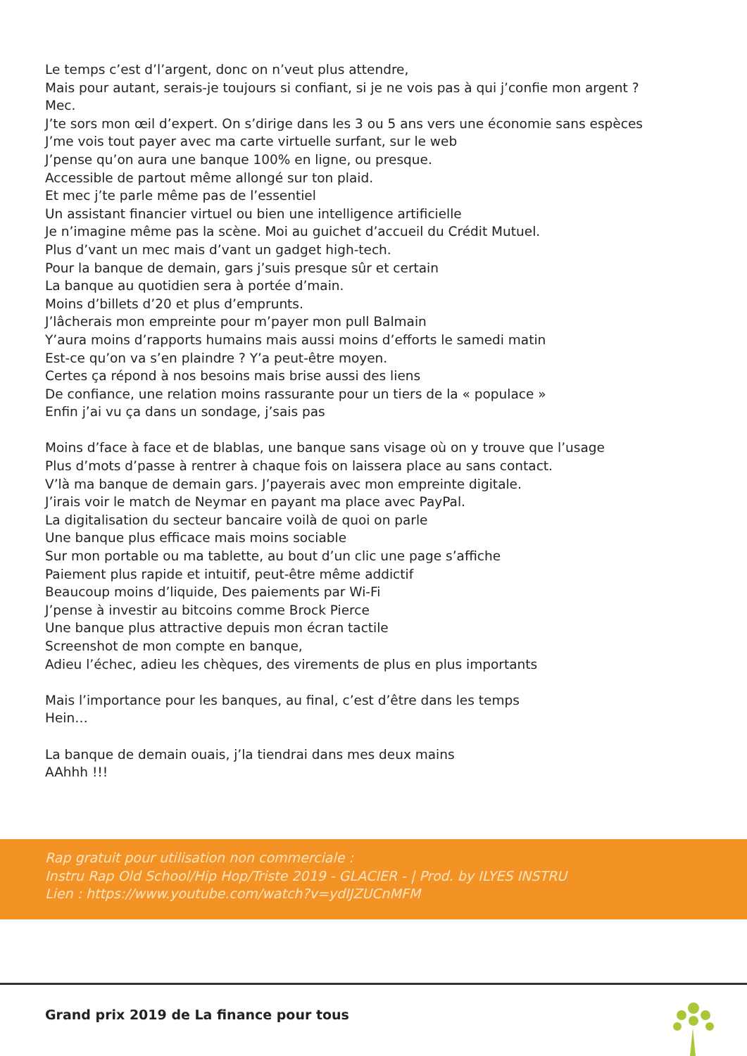Le temps c’est d’l’argent, donc on n’veut plus attendre,
Mais pour autant, serais-je toujours si confiant, si je ne vois pas à qui j’confie mon argent ?
Mec.
J’te sors mon œil d’expert. On s’dirige dans les 3 ou 5 ans vers une économie sans espèces
J’me vois tout payer avec ma carte virtuelle surfant, sur le web
J’pense qu’on aura une banque 100% en ligne, ou presque.
Accessible de partout même allongé sur ton plaid.
Et mec j’te parle même pas de l’essentiel
Un assistant financier virtuel ou bien une intelligence artificielle
Je n’imagine même pas la scène. Moi au guichet d’accueil du Crédit Mutuel.
Plus d’vant un mec mais d’vant un gadget high-tech.
Pour la banque de demain, gars j’suis presque sûr et certain
La banque au quotidien sera à portée d’main.
Moins d’billets d’20 et plus d’emprunts.
J’lâcherais mon empreinte pour m’payer mon pull Balmain
Y’aura moins d’rapports humains mais aussi moins d’efforts le samedi matin
Est-ce qu’on va s’en plaindre ? Y’a peut-être moyen.
Certes ça répond à nos besoins mais brise aussi des liens
De confiance, une relation moins rassurante pour un tiers de la « populace »
Enfin j’ai vu ça dans un sondage, j’sais pas
Moins d’face à face et de blablas, une banque sans visage où on y trouve que l’usage
Plus d’mots d’passe à rentrer à chaque fois on laissera place au sans contact.
V’là ma banque de demain gars. J’payerais avec mon empreinte digitale.
J’irais voir le match de Neymar en payant ma place avec PayPal.
La digitalisation du secteur bancaire voilà de quoi on parle
Une banque plus efficace mais moins sociable
Sur mon portable ou ma tablette, au bout d’un clic une page s’affiche
Paiement plus rapide et intuitif, peut-être même addictif
Beaucoup moins d’liquide, Des paiements par Wi-Fi
J’pense à investir au bitcoins comme Brock Pierce
Une banque plus attractive depuis mon écran tactile
Screenshot de mon compte en banque,
Adieu l’échec, adieu les chèques, des virements de plus en plus importants
Mais l’importance pour les banques, au final, c’est d’être dans les temps
Hein…
La banque de demain ouais, j’la tiendrai dans mes deux mains
AAhhh !!!
Rap gratuit pour utilisation non commerciale :
Instru Rap Old School/Hip Hop/Triste 2019 - GLACIER - | Prod. by ILYES INSTRU
Lien : https://www.youtube.com/watch?v=ydIJZUCnMFM
Grand prix 2019 de La finance pour tous